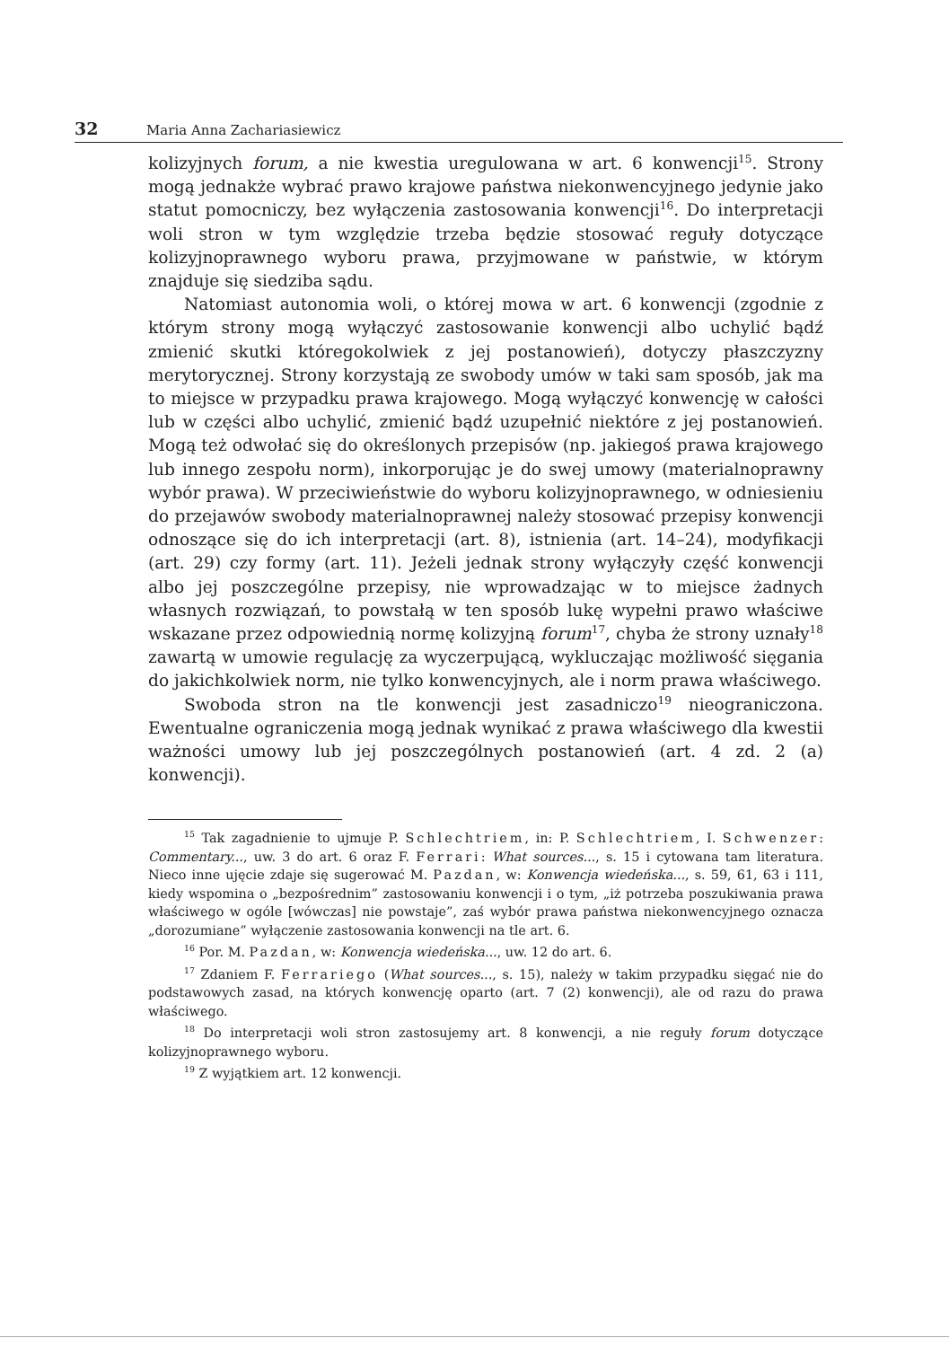32 Maria Anna Zachariasiewicz
kolizyjnych forum, a nie kwestia uregulowana w art. 6 konwencji<sup>15</sup>. Strony mogą jednakże wybrać prawo krajowe państwa niekonwencyjnego jedynie jako statut pomocniczy, bez wyłączenia zastosowania konwencji<sup>16</sup>. Do interpretacji woli stron w tym względzie trzeba będzie stosować reguły dotyczące kolizyjnoprawnego wyboru prawa, przyjmowane w państwie, w którym znajduje się siedziba sądu.
Natomiast autonomia woli, o której mowa w art. 6 konwencji (zgodnie z którym strony mogą wyłączyć zastosowanie konwencji albo uchylić bądź zmienić skutki któregokolwiek z jej postanowień), dotyczy płaszczyzny merytorycznej. Strony korzystają ze swobody umów w taki sam sposób, jak ma to miejsce w przypadku prawa krajowego. Mogą wyłączyć konwencję w całości lub w części albo uchylić, zmienić bądź uzupełnić niektóre z jej postanowień. Mogą też odwołać się do określonych przepisów (np. jakiegoś prawa krajowego lub innego zespołu norm), inkorporując je do swej umowy (materialnoprawny wybór prawa). W przeciwieństwie do wyboru kolizyjnoprawnego, w odniesieniu do przejawów swobody materialnoprawnej należy stosować przepisy konwencji odnoszące się do ich interpretacji (art. 8), istnienia (art. 14–24), modyfikacji (art. 29) czy formy (art. 11). Jeżeli jednak strony wyłączyły część konwencji albo jej poszczególne przepisy, nie wprowadzając w to miejsce żadnych własnych rozwiązań, to powstałą w ten sposób lukę wypełni prawo właściwe wskazane przez odpowiednią normę kolizyjną forum<sup>17</sup>, chyba że strony uznały<sup>18</sup> zawartą w umowie regulację za wyczerpującą, wykluczając możliwość sięgania do jakichkolwiek norm, nie tylko konwencyjnych, ale i norm prawa właściwego.
Swoboda stron na tle konwencji jest zasadniczo<sup>19</sup> nieograniczona. Ewentualne ograniczenia mogą jednak wynikać z prawa właściwego dla kwestii ważności umowy lub jej poszczególnych postanowień (art. 4 zd. 2 (a) konwencji).
<sup>15</sup> Tak zagadnienie to ujmuje P. Schlechtriem, in: P. Schlechtriem, I. Schwenzer: Commentary..., uw. 3 do art. 6 oraz F. Ferrari: What sources..., s. 15 i cytowana tam literatura. Nieco inne ujęcie zdaje się sugerować M. Pazdan, w: Konwencja wiedeńska..., s. 59, 61, 63 i 111, kiedy wspomina o „bezpośrednim” zastosowaniu konwencji i o tym, „iż potrzeba poszukiwania prawa właściwego w ogóle [wówczas] nie powstaje”, zaś wybór prawa państwa niekonwencyjnego oznacza „dorozumiane” wyłączenie zastosowania konwencji na tle art. 6.
<sup>16</sup> Por. M. Pazdan, w: Konwencja wiedeńska..., uw. 12 do art. 6.
<sup>17</sup> Zdaniem F. Ferrariego (What sources..., s. 15), należy w takim przypadku sięgać nie do podstawowych zasad, na których konwencję oparto (art. 7 (2) konwencji), ale od razu do prawa właściwego.
<sup>18</sup> Do interpretacji woli stron zastosujemy art. 8 konwencji, a nie reguły forum dotyczące kolizyjnoprawnego wyboru.
<sup>19</sup> Z wyjątkiem art. 12 konwencji.